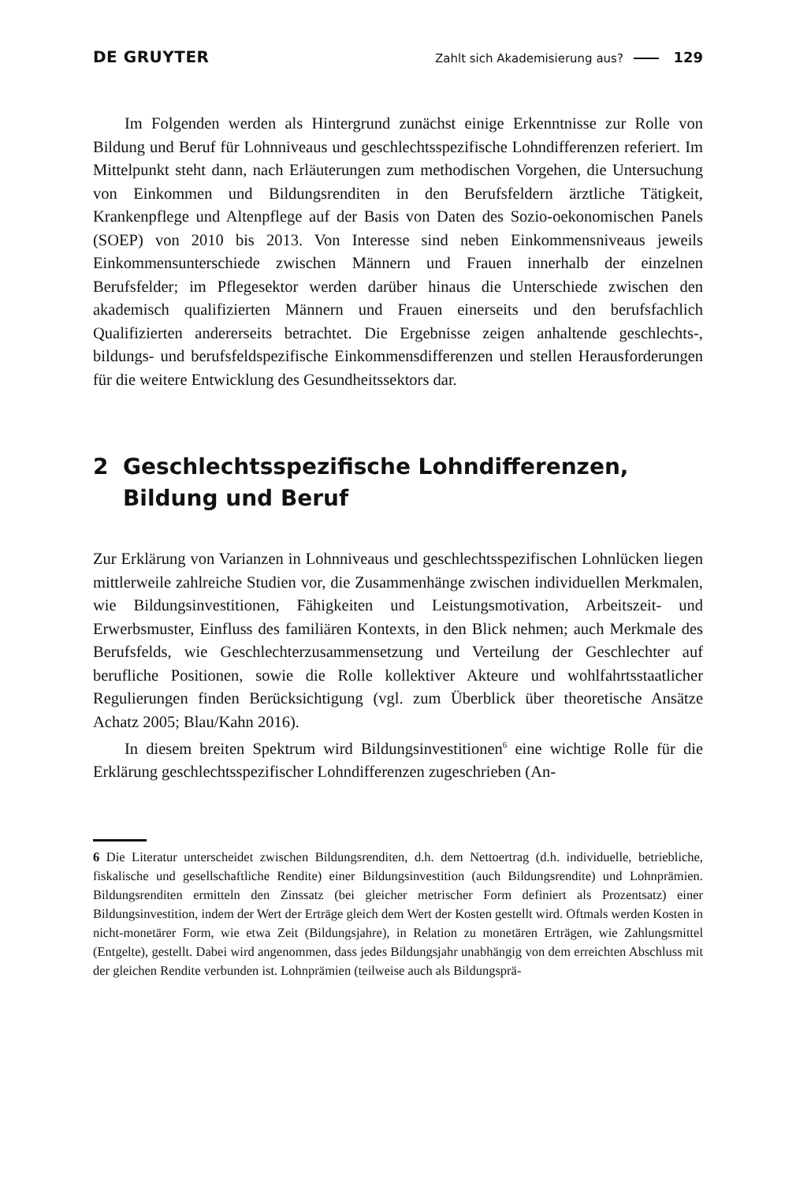DE GRUYTER Zahlt sich Akademisierung aus? 129
Im Folgenden werden als Hintergrund zunächst einige Erkenntnisse zur Rolle von Bildung und Beruf für Lohnniveaus und geschlechtsspezifische Lohndifferenzen referiert. Im Mittelpunkt steht dann, nach Erläuterungen zum methodischen Vorgehen, die Untersuchung von Einkommen und Bildungsrenditen in den Berufsfeldern ärztliche Tätigkeit, Krankenpflege und Altenpflege auf der Basis von Daten des Sozio-oekonomischen Panels (SOEP) von 2010 bis 2013. Von Interesse sind neben Einkommensniveaus jeweils Einkommensunterschiede zwischen Männern und Frauen innerhalb der einzelnen Berufsfelder; im Pflegesektor werden darüber hinaus die Unterschiede zwischen den akademisch qualifizierten Männern und Frauen einerseits und den berufsfachlich Qualifizierten andererseits betrachtet. Die Ergebnisse zeigen anhaltende geschlechts-, bildungs- und berufsfeldspezifische Einkommensdifferenzen und stellen Herausforderungen für die weitere Entwicklung des Gesundheitssektors dar.
2 Geschlechtsspezifische Lohndifferenzen,
Bildung und Beruf
Zur Erklärung von Varianzen in Lohnniveaus und geschlechtsspezifischen Lohnlücken liegen mittlerweile zahlreiche Studien vor, die Zusammenhänge zwischen individuellen Merkmalen, wie Bildungsinvestitionen, Fähigkeiten und Leistungsmotivation, Arbeitszeit- und Erwerbsmuster, Einfluss des familiären Kontexts, in den Blick nehmen; auch Merkmale des Berufsfelds, wie Geschlechterzusammensetzung und Verteilung der Geschlechter auf berufliche Positionen, sowie die Rolle kollektiver Akteure und wohlfahrtsstaatlicher Regulierungen finden Berücksichtigung (vgl. zum Überblick über theoretische Ansätze Achatz 2005; Blau/Kahn 2016).
In diesem breiten Spektrum wird Bildungsinvestitionen<sup>6</sup> eine wichtige Rolle für die Erklärung geschlechtsspezifischer Lohndifferenzen zugeschrieben (An-
6 Die Literatur unterscheidet zwischen Bildungsrenditen, d.h. dem Nettoertrag (d.h. individuelle, betriebliche, fiskalische und gesellschaftliche Rendite) einer Bildungsinvestition (auch Bildungsrendite) und Lohnprämien. Bildungsrenditen ermitteln den Zinssatz (bei gleicher metrischer Form definiert als Prozentsatz) einer Bildungsinvestition, indem der Wert der Erträge gleich dem Wert der Kosten gestellt wird. Oftmals werden Kosten in nicht-monetärer Form, wie etwa Zeit (Bildungsjahre), in Relation zu monetären Erträgen, wie Zahlungsmittel (Entgelte), gestellt. Dabei wird angenommen, dass jedes Bildungsjahr unabhängig von dem erreichten Abschluss mit der gleichen Rendite verbunden ist. Lohnprämien (teilweise auch als Bildungsprä-